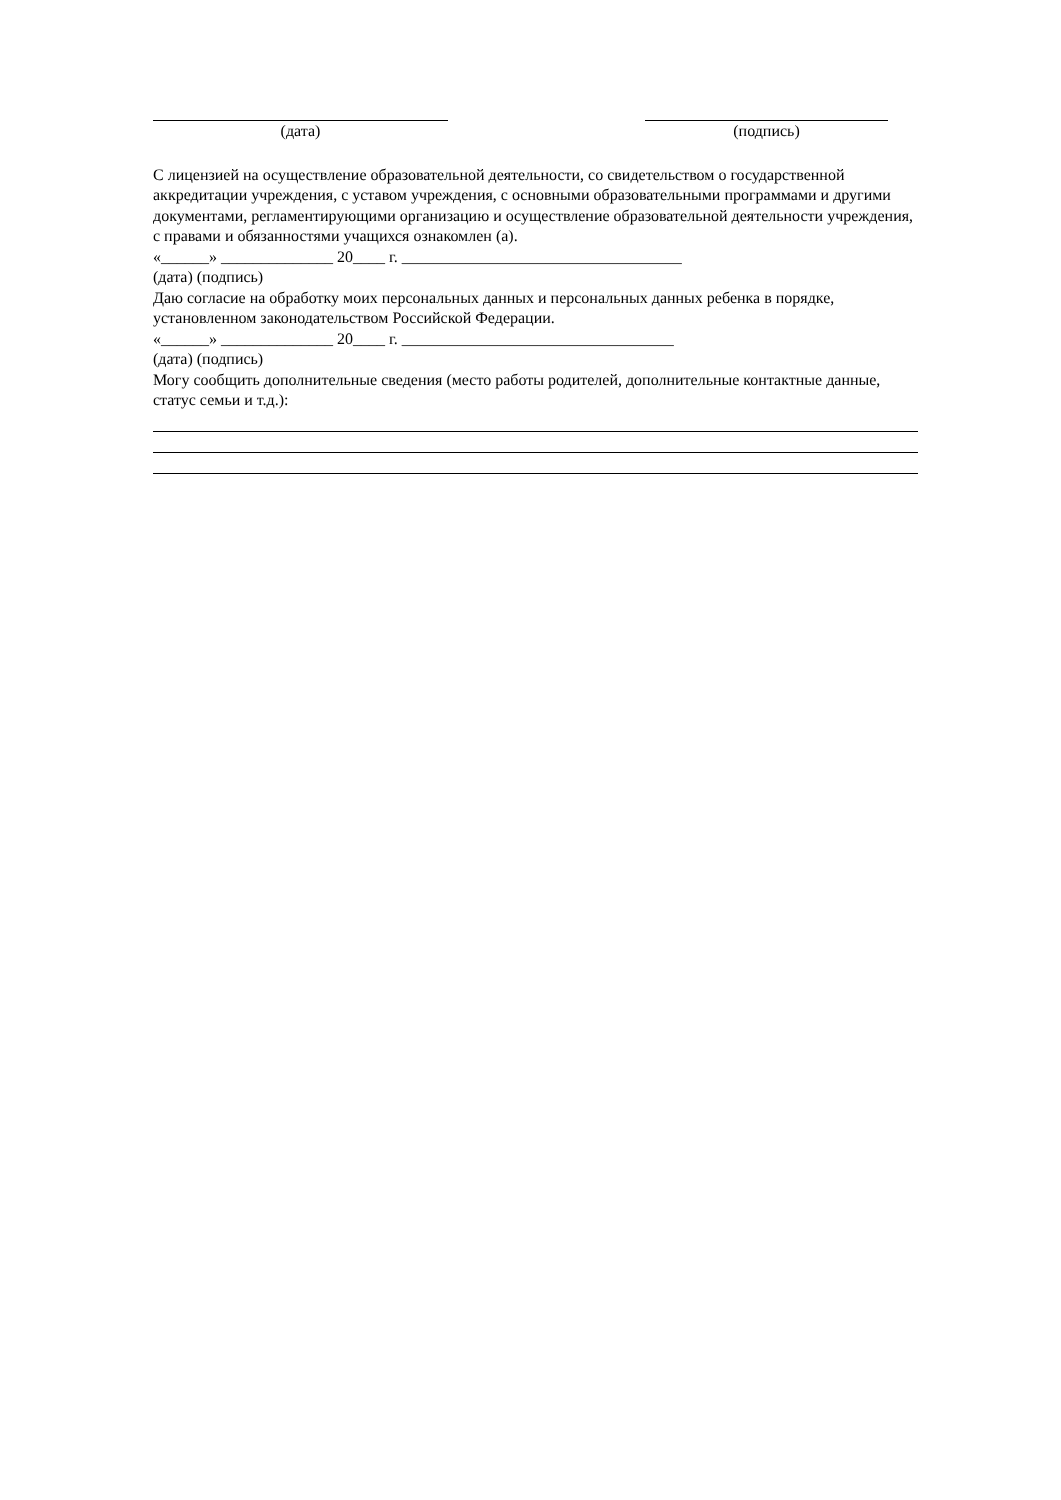(дата) (подпись)
С лицензией на осуществление образовательной деятельности, со свидетельством о государственной аккредитации учреждения, с уставом учреждения, с основными образовательными программами и другими документами, регламентирующими организацию и осуществление образовательной деятельности учреждения, с правами и обязанностями учащихся ознакомлен (а).
«______» ______________ 20____ г. ___________________________________
(дата) (подпись)
Даю согласие на обработку моих персональных данных и персональных данных ребенка в порядке, установленном законодательством Российской Федерации.
«______» ______________ 20____ г. __________________________________
(дата) (подпись)
Могу сообщить дополнительные сведения (место работы родителей, дополнительные контактные данные, статус семьи и т.д.):